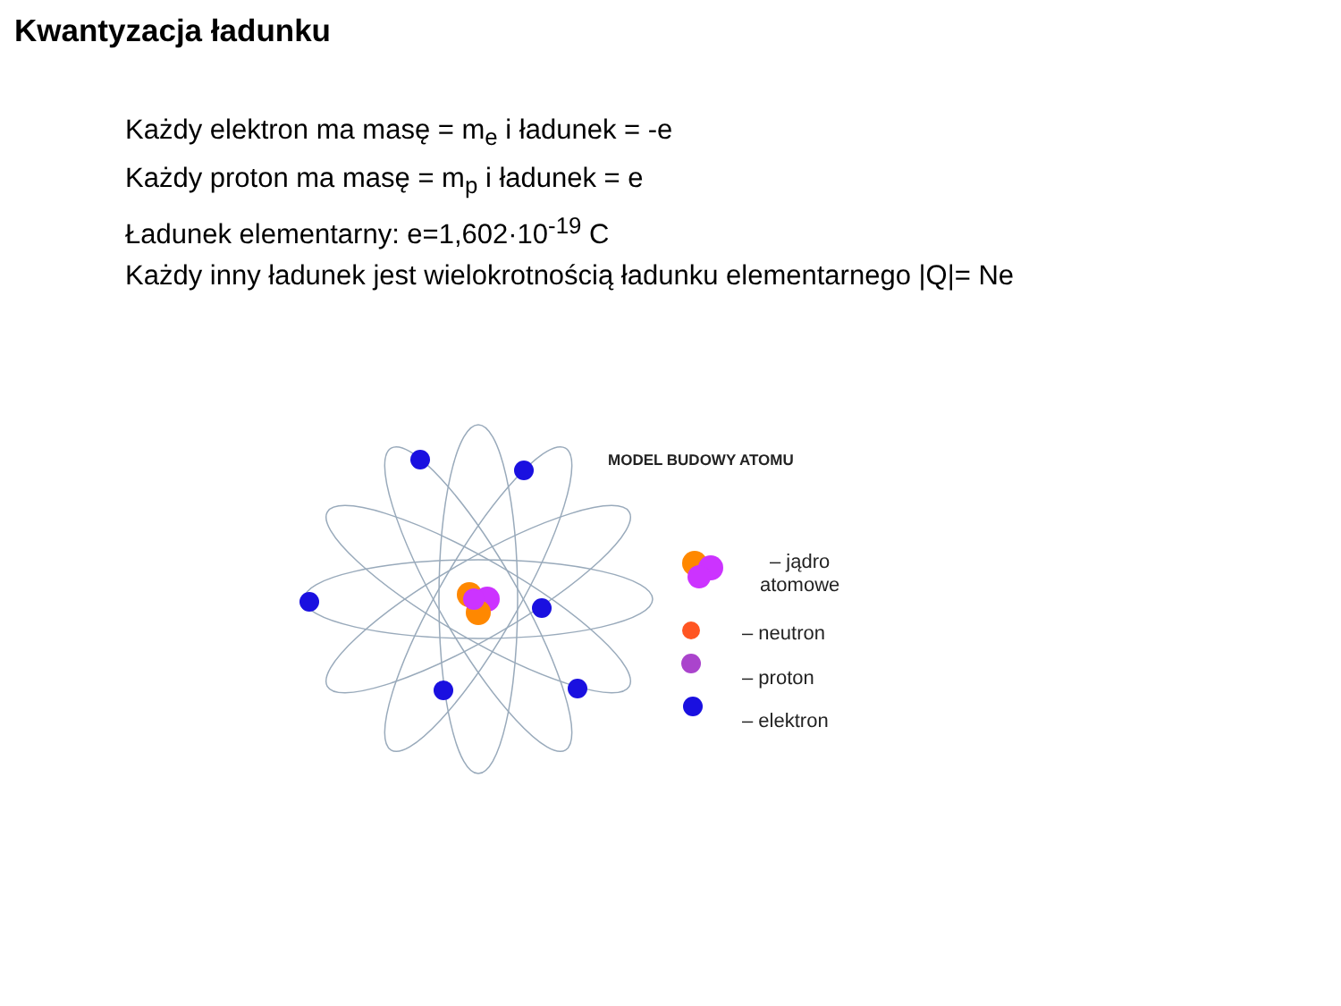Kwantyzacja ładunku
Każdy elektron ma masę = m<sub>e</sub> i ładunek = -e
Każdy proton ma masę = m<sub>p</sub> i ładunek = e
Ładunek elementarny: e=1,602·10<sup>-19</sup> C
Każdy inny ładunek jest wielokrotnością ładunku elementarnego |Q|= Ne
MODEL BUDOWY ATOMU
– jądro
atomowe
– neutron
– proton
– elektron